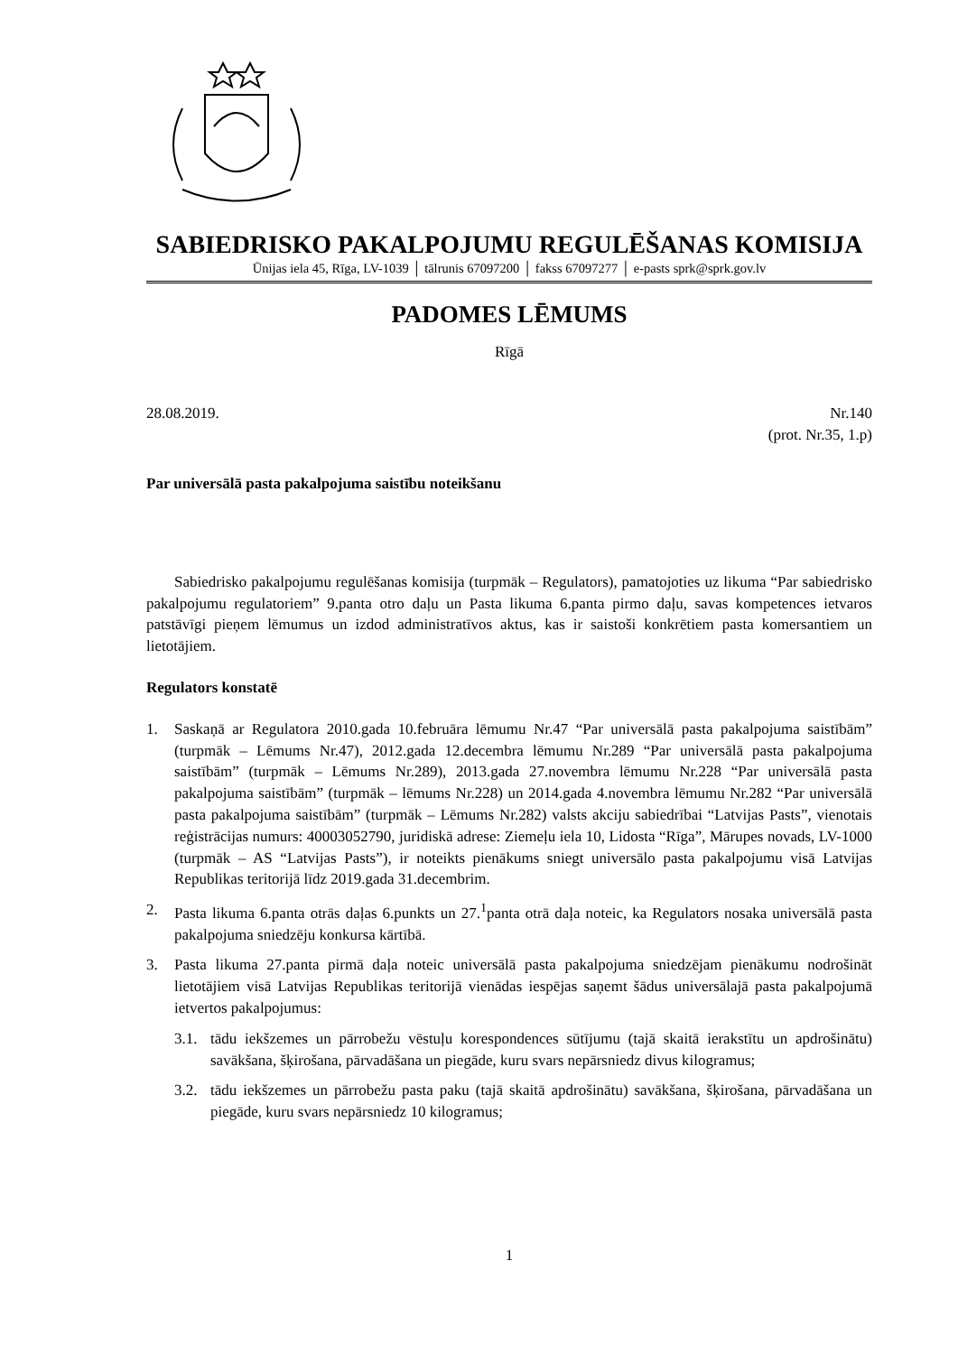SABIEDRISKO PAKALPOJUMU REGULĒŠANAS KOMISIJA
Ūnijas iela 45, Rīga, LV-1039 │ tālrunis 67097200 │ fakss 67097277 │ e-pasts sprk@sprk.gov.lv
PADOMES LĒMUMS
Rīgā
28.08.2019. Nr.140
(prot. Nr.35, 1.p)
Par universālā pasta pakalpojuma saistību noteikšanu
Sabiedrisko pakalpojumu regulēšanas komisija (turpmāk – Regulators), pamatojoties uz likuma “Par sabiedrisko pakalpojumu regulatoriem” 9.panta otro daļu un Pasta likuma 6.panta pirmo daļu, savas kompetences ietvaros patstāvīgi pieņem lēmumus un izdod administratīvos aktus, kas ir saistoši konkrētiem pasta komersantiem un lietotājiem.
Regulators konstatē
1. Saskaņā ar Regulatora 2010.gada 10.februāra lēmumu Nr.47 “Par universālā pasta pakalpojuma saistībām” (turpmāk – Lēmums Nr.47), 2012.gada 12.decembra lēmumu Nr.289 “Par universālā pasta pakalpojuma saistībām” (turpmāk – Lēmums Nr.289), 2013.gada 27.novembra lēmumu Nr.228 “Par universālā pasta pakalpojuma saistībām” (turpmāk – lēmums Nr.228) un 2014.gada 4.novembra lēmumu Nr.282 “Par universālā pasta pakalpojuma saistībām” (turpmāk – Lēmums Nr.282) valsts akciju sabiedrībai “Latvijas Pasts”, vienotais reģistrācijas numurs: 40003052790, juridiskā adrese: Ziemeļu iela 10, Lidosta “Rīga”, Mārupes novads, LV-1000 (turpmāk – AS “Latvijas Pasts”), ir noteikts pienākums sniegt universālo pasta pakalpojumu visā Latvijas Republikas teritorijā līdz 2019.gada 31.decembrim.
2. Pasta likuma 6.panta otrās daļas 6.punkts un 27.<sup>1</sup>panta otrā daļa noteic, ka Regulators nosaka universālā pasta pakalpojuma sniedzēju konkursa kārtībā.
3. Pasta likuma 27.panta pirmā daļa noteic universālā pasta pakalpojuma sniedzējam pienākumu nodrošināt lietotājiem visā Latvijas Republikas teritorijā vienādas iespējas saņemt šādus universālajā pasta pakalpojumā ietvertos pakalpojumus:
3.1. tādu iekšzemes un pārrobežu vēstuļu korespondences sūtījumu (tajā skaitā ierakstītu un apdrošinātu) savākšana, šķirošana, pārvadāšana un piegāde, kuru svars nepārsniedz divus kilogramus;
3.2. tādu iekšzemes un pārrobežu pasta paku (tajā skaitā apdrošinātu) savākšana, šķirošana, pārvadāšana un piegāde, kuru svars nepārsniedz 10 kilogramus;
1